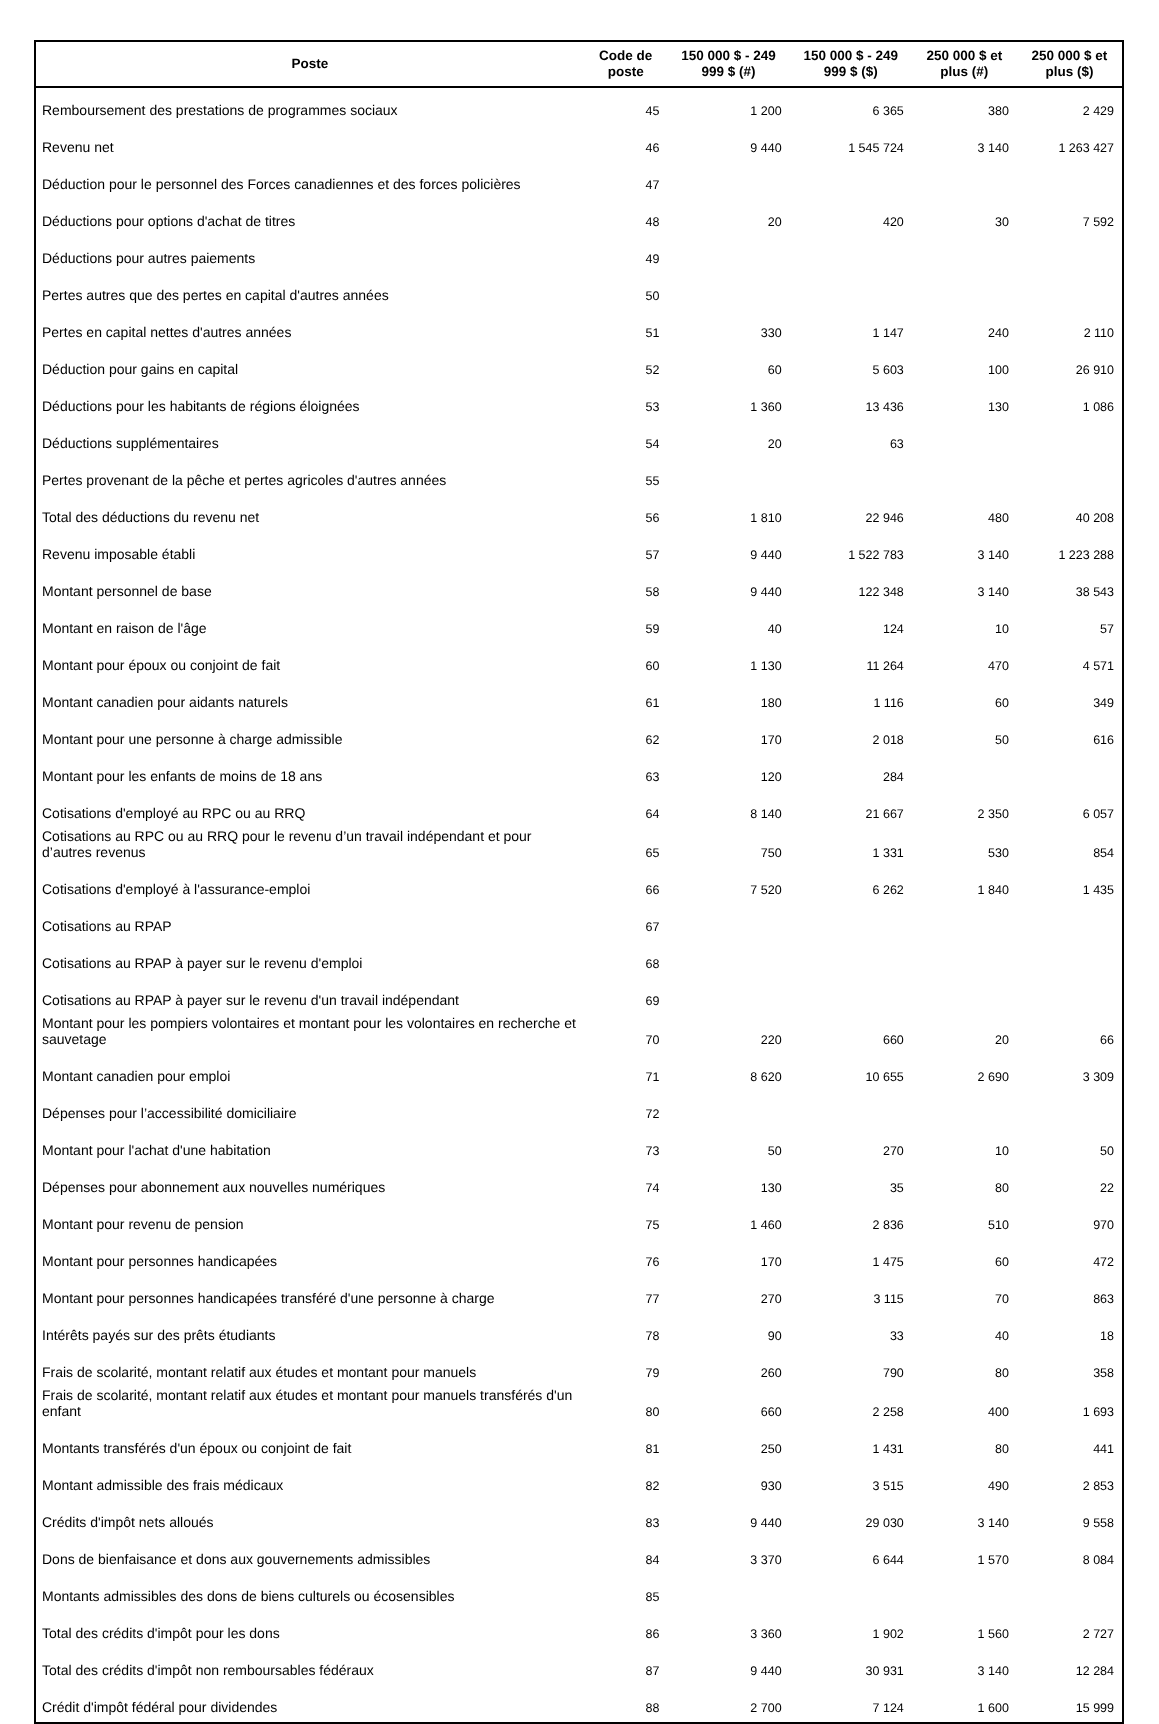| Poste | Code de poste | 150 000 $ - 249 999 $ (#) | 150 000 $ - 249 999 $ ($) | 250 000 $ et plus (#) | 250 000 $ et plus ($) |
| --- | --- | --- | --- | --- | --- |
| Remboursement des prestations de programmes sociaux | 45 | 1 200 | 6 365 | 380 | 2 429 |
| Revenu net | 46 | 9 440 | 1 545 724 | 3 140 | 1 263 427 |
| Déduction pour le personnel des Forces canadiennes et des forces policières | 47 | | | | |
| Déductions pour options d'achat de titres | 48 | 20 | 420 | 30 | 7 592 |
| Déductions pour autres paiements | 49 | | | | |
| Pertes autres que des pertes en capital d'autres années | 50 | | | | |
| Pertes en capital nettes d'autres années | 51 | 330 | 1 147 | 240 | 2 110 |
| Déduction pour gains en capital | 52 | 60 | 5 603 | 100 | 26 910 |
| Déductions pour les habitants de régions éloignées | 53 | 1 360 | 13 436 | 130 | 1 086 |
| Déductions supplémentaires | 54 | 20 | 63 | | |
| Pertes provenant de la pêche et pertes agricoles d'autres années | 55 | | | | |
| Total des déductions du revenu net | 56 | 1 810 | 22 946 | 480 | 40 208 |
| Revenu imposable établi | 57 | 9 440 | 1 522 783 | 3 140 | 1 223 288 |
| Montant personnel de base | 58 | 9 440 | 122 348 | 3 140 | 38 543 |
| Montant en raison de l'âge | 59 | 40 | 124 | 10 | 57 |
| Montant pour époux ou conjoint de fait | 60 | 1 130 | 11 264 | 470 | 4 571 |
| Montant canadien pour aidants naturels | 61 | 180 | 1 116 | 60 | 349 |
| Montant pour une personne à charge admissible | 62 | 170 | 2 018 | 50 | 616 |
| Montant pour les enfants de moins de 18 ans | 63 | 120 | 284 | | |
| Cotisations d'employé au RPC ou au RRQ | 64 | 8 140 | 21 667 | 2 350 | 6 057 |
| Cotisations au RPC ou au RRQ pour le revenu d’un travail indépendant et pour d’autres revenus | 65 | 750 | 1 331 | 530 | 854 |
| Cotisations d'employé à l'assurance-emploi | 66 | 7 520 | 6 262 | 1 840 | 1 435 |
| Cotisations au RPAP | 67 | | | | |
| Cotisations au RPAP à payer sur le revenu d'emploi | 68 | | | | |
| Cotisations au RPAP à payer sur le revenu d'un travail indépendant | 69 | | | | |
| Montant pour les pompiers volontaires et montant pour les volontaires en recherche et sauvetage | 70 | 220 | 660 | 20 | 66 |
| Montant canadien pour emploi | 71 | 8 620 | 10 655 | 2 690 | 3 309 |
| Dépenses pour l’accessibilité domiciliaire | 72 | | | | |
| Montant pour l'achat d'une habitation | 73 | 50 | 270 | 10 | 50 |
| Dépenses pour abonnement aux nouvelles numériques | 74 | 130 | 35 | 80 | 22 |
| Montant pour revenu de pension | 75 | 1 460 | 2 836 | 510 | 970 |
| Montant pour personnes handicapées | 76 | 170 | 1 475 | 60 | 472 |
| Montant pour personnes handicapées transféré d'une personne à charge | 77 | 270 | 3 115 | 70 | 863 |
| Intérêts payés sur des prêts étudiants | 78 | 90 | 33 | 40 | 18 |
| Frais de scolarité, montant relatif aux études et montant pour manuels | 79 | 260 | 790 | 80 | 358 |
| Frais de scolarité, montant relatif aux études et montant pour manuels transférés d'un enfant | 80 | 660 | 2 258 | 400 | 1 693 |
| Montants transférés d'un époux ou conjoint de fait | 81 | 250 | 1 431 | 80 | 441 |
| Montant admissible des frais médicaux | 82 | 930 | 3 515 | 490 | 2 853 |
| Crédits d'impôt nets alloués | 83 | 9 440 | 29 030 | 3 140 | 9 558 |
| Dons de bienfaisance et dons aux gouvernements admissibles | 84 | 3 370 | 6 644 | 1 570 | 8 084 |
| Montants admissibles des dons de biens culturels ou écosensibles | 85 | | | | |
| Total des crédits d'impôt pour les dons | 86 | 3 360 | 1 902 | 1 560 | 2 727 |
| Total des crédits d'impôt non remboursables fédéraux | 87 | 9 440 | 30 931 | 3 140 | 12 284 |
| Crédit d'impôt fédéral pour dividendes | 88 | 2 700 | 7 124 | 1 600 | 15 999 |